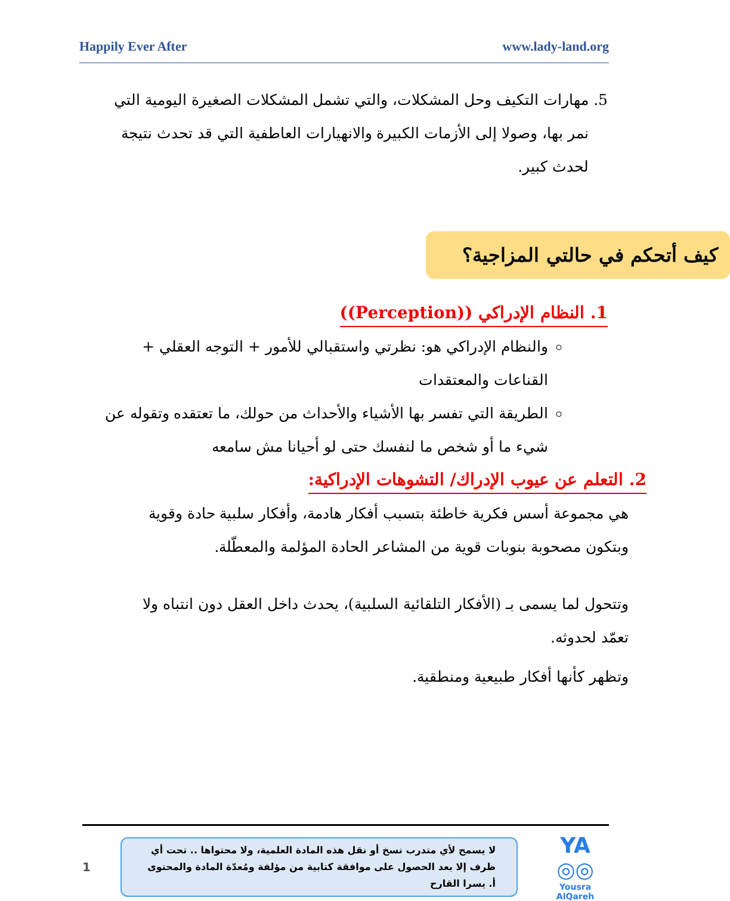Happily Ever After www.lady-land.org
5. مهارات التكيف وحل المشكلات، والتي تشمل المشكلات الصغيرة اليومية التي
نمر بها، وصولا إلى الأزمات الكبيرة والانهيارات العاطفية التي قد تحدث نتيجة
لحدث كبير.
كيف أتحكم في حالتي المزاجية؟
1. النظام الإدراكي ((Perception))
والنظام الإدراكي هو: نظرتي واستقبالي للأمور + التوجه العقلي + القناعات والمعتقدات
الطريقة التي تفسر بها الأشياء والأحداث من حولك، ما تعتقده وتقوله عن شيء ما أو شخص ما لنفسك حتى لو أحيانا مش سامعه
2. التعلم عن عيوب الإدراك/ التشوهات الإدراكية:
هي مجموعة أسس فكرية خاطئة بتسبب أفكار هادمة، وأفكار سلبية حادة وقوية وبتكون مصحوبة بنوبات قوية من المشاعر الحادة المؤلمة والمعطّلة.
وتتحول لما يسمى بـ (الأفكار التلقائية السلبية)، يحدث داخل العقل دون انتباه ولا تعمّد لحدوثه.
وتظهر كأنها أفكار طبيعية ومنطقية.
1
لا يسمح لأي متدرب نسخ أو نقل هذه المادة العلمية، ولا محتواها .. تحت أي ظرف إلا بعد الحصول على موافقة كتابية من مؤلفة ومُعدّة المادة والمحتوى أ. يسرا القارح
YA ◎◎
Yousra AlQareh